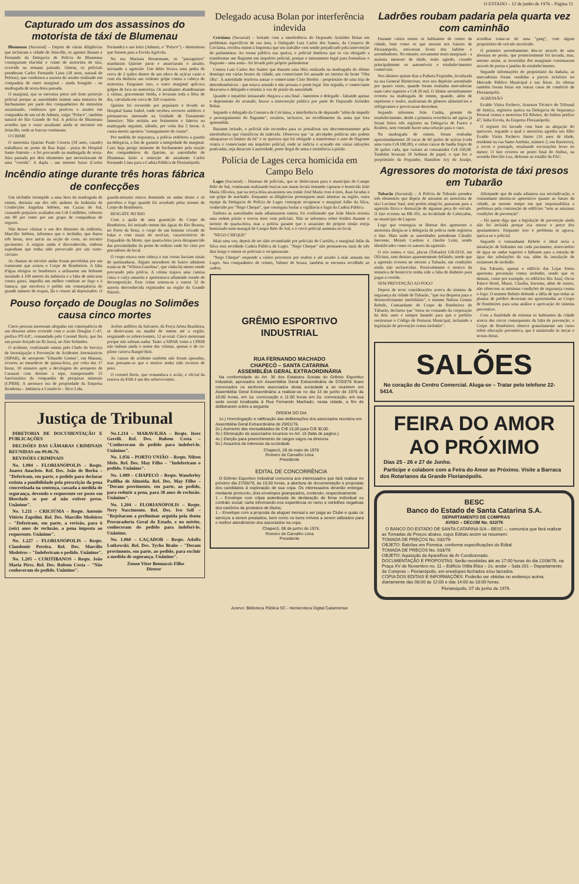O ESTADO – 12 de junho de 1976 – Página 11
Capturado um dos assassinos do motorista de táxi de Blumenau
Blumenau (Sucursal) – Depois de várias diligências que incluiram a cidade de Joinville, os agentes Renato e Fernando da Delegacia de Polícia de Blumenau conseguiram elucidar o crime do motorista de táxi, ocorrido na semana passada. Ontem, os policiais prenderam Carlos Fernando Lima (18 anos, natural de Pelotas), que confessou a autoria do assalto realizado em companhia de outro marginal - ainda foragido - na madrugada de sexta-feira passada.
O marginal, que se encontra preso sob forte proteção policial porque as autoridades temem uma tentativa de linchamento por parte dos companheiros do motorista assassinado, confessou que praticou o assalto em companhia de um tal de Ademir, vulgo "Polaco", também natural do Rio Grande do Sul. A polícia de Blumenau acredita que o outro assaltante ainda se encontre em Joinville, onde as buscas continuam.
O CRIME
O motorista Quirino Paulo Correia (39 anos, casado) trabalhava no ponto da Rua Itajaí - praça do Hospital Santo Antonio - e foi procurado na madrugada de sexta-feira passada por dois elementos que necessitavam de uma "corrida". A dupla - um moreno baixo (Carlos Fernando) e um loiro (Ademir, o "Polaco") - determinou que fossem para a Escola Agrícola.
Na rua Mariana Brunemann, os "passageiros" mandaram Quirino parar e anunciaram o assalto, iniciando a agressão. Um deles levava uma pedra de cerca de 2 quilos dentro de um sdaco de açúcar vazio e com ela desferiu um violento golpe contra a cabeça do motorista. Enquanto isso, o outro marginal aplicava golpes de faca no motorista. Os assaltantes abandonaram a vítima, gravemente ferida, e levaram toda a féria do dia, calculada em cerca de 350 cruzeiros.
Quirino foi socorrido por populares e levado ao Hospital Santa Isabel, onde recebeu socorros médicos e permaneceu internado na Unidade de Tratamento Intensivo. Não resistiu aos ferimentos e faleceu na madrugada seguinte, sábado, por volta das 5 horas. A causa-mortis apontou "esmagamento do cranio".
Por medida de segurança, a polícia redobrou a guarda na delegacia, a fim de garantir a integridade do marginal. Caso haja perigo iminente de linchamento pela reação dos companheiros de Quirino, as autoridades de Blumenau farão a remoção do assaltante Carlos Fernando Lima para a Cadeia Pública de Florianópolis.
Incêndio atinge durante três horas fábrica de confecções
Um incêndio irrompido a uma hora da madrugada de ontem, destruiu um dos três andares da Indústria de Confecções Angelina Sebben, em Caxias do Sul, causando prejuízos avaliados em Cr$ 5 milhões, cobertos em 90 por cento por um grupo de companhias de seguros.
Não houve vítimas e um dos diretores da indústria, Marcílio Sebben, informou que o incêndio, que durou três horas, teve início na seção de corte, no terceiro pavimento. A origem ainda é desconhecida, embora suponham que tenha sido provocado por um curto-circuito.
As chamas no terceiro andar foram percebidas por um transeunte que avisou o Corpo de Bombeiros. A falta d'água obrigou os bombeiros a utilizarem um hidrante instalado à 100 metros da indústria e a falta de máscaras contra gases, impediu um melhor combate ao fogo e à fumaça, que envolveu o prédio em consequência do grande número de roupas, lãs e couros ali depositados. O guarda-noturno estava dormindo no andar térreo e só percebeu o fogo quando foi acordado pelas sirenes do Corpo de Bombeiros.
RESGATE NO RIO
Com a ajuda de uma guarnição do Corpo de Bombeiros, foi retirado ontem das águas do Rio Boassu, no Porto da Rosa, o corpo de um homem crivado de balas e com sinais de sevícias, característicos do Esquadrão da Morte, que quarta-feira javia desaparecido das proximidades da ponte do rodizio onde foi visto por pescadores do local.
O corpo estava sem cabeça e nas costas haviam sinais de queimaduras. Alguns moradores do bairro admitem tratar-se de "Wilson Gasolina", que vinha há meses sendo procurado pela polícia. A vítima trajava uma camisa cinza e calça amarela e apresentava adiantado estado de decomposição. Esse crime somou-se a outros 32 de autoria desconhecida registrados na região da Grande Niterói.
Pouso forçado de Douglas no Solimões causa cinco mortes
Cinco pessoas morreram afogadas em consequência de um desastre aéreo ocorrido com o avião Douglas C-47, prefixo PT-AJC, comandado pelo Coronel Boris, que fez um pouso forçado no Ri Juruá, no Alto Solimões.
O acidente, confirmado ontem pelo Chefe do Serviço de Investigação e Prevenção de Acidentes Aeronáuticos (SIPAR), do aeroporto "Eduardo Gomes", em Manaus, ocorreu ao entardecer de quinta-feira, por volta das 17 horas, 10 minutos após a decolagem do aeroporto de Carauari com destino a tepe, transportando 15 funcionários da companhia de pesquisas minerais (CPRM). A aeronave era de propriedade da Empresa Rondonia – Indústria e Comércio – Rico Ltda.
Aviões anfíbios da Salvaero, da Força Aérea Brasileira, se deslocaram na manhã de ontem até a região, resgatando os sobreviventes, 12 ao total. Cinco morreram porque não sabiam nadar. Tanto a SIPAR como a CPRM não tinham ainda o nome das vítimas, apenas o do co-piloto carioca Rangel Reis.
As causas do acidente também não foram apuradas, mas presume-se que o motivo tenha sido excesso de peso.
O coronel Boris, que comandava o avião, e oficial da reserva da FAB é um dos sobreviventes.
Justiça de Tribunal
DIRETORIA DE DOCUMENTAÇÃO E PUBLICAÇÕES
DECISÕES DAS CÂMARAS CRIMINAIS REUNIDAS em 09.06.76.
REVISÕES CRIMINAIS
No. 1.084 – FLORIANÓPOLIS – Reqte. Juarez Anacleto. Rel. Des. João de Borba – "Deferiram, em parte, o pedido para declarar extinta a punibilidade pela prescrição da pena concretizada na sentença, cassada a medida de segurança, devendo o requerente ser posto em liberdade se por al não estiver preso. Unânime".
No. 1.211 – CRICIÚMA – Reqte. Antonio Vitório Zapelini. Rel. Des. Marcílio Medeiros – "Deferiram, em parte, a revisão, para 6 (seis) anos de reclusão, a pena imposta ao requerente. Unânime".
No. 1.227 – FLORIANÓPOLIS – Reqte. Claudemir Pereira. Rel. Des. Marcílio Medeiros – "Indeferiram o pedido. Unânime".
No. 1.205 – CURITIBANOS – Reqte. João Maria Pires. Rel. Des. Rubem Costa – "Não conheceram do pedido. Unânime".
No.1.214 – MARAVILHA – Reqte. Itore Gerelli. Rel. Des. Rubem Costa – "Conheceram do pedido para indeferi-lo. Unânime".
No. 1.056 – PORTO UNIÃO – Reqte. Nilton Melo. Rel. Des. May Filho – "Indeferiram o pedido. Unânime".
No. 1.089 – CHAPECÓ – Reqte. Wanderley Padilha de Almeida. Rel. Des. May Filho – "Deram provimento, em parte, ao pedido, para reduzir a pena, para 38 anos de reclusão. Unânime".
No. 1.204 – FLORIANÓPOLIS – Reqte. Nery Nascimento. Rel. Des. Ivo Sell – "Rejeitaram a preliminar arguida pela douta Procuradoria Geral do Estado, e no mérito, conheceram do pedido para indeferi-lo. Unânime.
No. 1.060 – CAÇADOR – Reqte. Adolfo Lutkowski. Rel. Des. Tycho Brahe – "Deram provimento, em parte, ao pedido, para excluir a medida de segurança. Unânime".
Zenon Vitor Bonnassis Filho
Diretor
Delegado acusa Bolan por interferência indevida
Criciúma (Sucursal) – Irritado com a interferência do Deputado Aristides Bolan em problemas específicos de sua área, o Delegado Luiz Carlos dos Santos, da Comarca de Criciúma, revelou ontem à Imprensa que seu trabalho vem sendo prejudicado pela intervenção do parlamentar. Ao tornar pública sua queixa, o policial lembrou que se viu obrigado a transformar um flagrante em inquérito policial, porque o instrumento legal para formalizar o flagrante - uma arma - foi levada pelo próprio parlamentar.
Contou Luiz Carlos dos Santos que durante uma blitz realizada na madrugada do último domingo em várias boates da cidade, um comerciante foi autuado no interior da boate "Oba Oba". A autoridade resolveu autuar o comerciante Cirio Broleis - proprietário de uma loja de eletrodomésticos - que estava armado e não possuia o porte legal. Em seguida, o comerciante desacatou o delegado e resistiu à voz de prisão da autoridade.
Quando o inquérito instaurado chegava a seu final - lamentou o delegado - faltando apenas o depoimento do acusado, houve a intervenção política por parte do Deputado Aristides Bolan.
Segundo o delegado da Comarca de Criciúma, a interferência do deputado "além de impedir o prosseguimento do flagrante", resultou, inclusive, no recolhimento da arma que fora apreendida.
Bastante irritado, o policial não escondeu para os jornalistas seu descontentamento pela interferência que classificou de indevida. Observou que "as atividades políticas não podem ultrapassar os limites da lei" e se queixou que foi obrigado a transformar o auto de flagrante contra o comerciante em inquérito policial, onde se indicia o acusado em várias infrações praticadas, seja desacato à autoridade, porte ilegal de arma e resistência à prisão.
Polícia de Lages cerca homicida em Campo Belo
Lages (Sucursal) – Dezenas de policiais, que se deslocaram para o município de Campo Belo do Sul, continuam realizando buscas nas matas locais tentando capturar o homicida João Maria Oliveira, que na terça-feira assassinou seu irmão José Maria com 4 tiros, duas facadas e um golpe de machado. Enquanto as diligências prosseguem mais intensas na região, outra equipe da Delegacia de Polícia de Lages conseguir recapturar o marginal Adão da Silva, conhecido por "Nego Cheque", que conseguiu burlar a vigilância e fugir da Cadeia Pública.
Embora as autoridades nada adiantassem ontem, foi confirmado que João Maria resistiu uma ordem prisão e trocou tiros com policiais. Não se informou sobre feridos durante o tiroteio de quarta-feira, mas a polícia garante que o assassino do próprio irmão esteja homiziado num matagal de Campo Belo do Sul, e o cerco policial aumenta no local.
"NEGO CHEQUE"
Mais uma vez, depois de ter sido recambiado por policiais de Curitiba, o marginal Adão da Silva está recolhido Cadeia Pública de Lages. "Nego Cheque" não permaneceu mais de três dias longe e ontem os policiais o recapturaram.
"Nego Cheque" responde a vários processos por roubos e até assalto à mão armada em Lages. Seu companheiro de crimes, Valmor de Souza, também se encontra recolhido ao xadrez.
GRÊMIO ESPORTIVO INDUSTRIAL
RUA FERNANDO MACHADO
CHAPECÓ – SANTA CATARINA
ASSEMBLÉIA GERAL EXTRAORDINÁRIA
Na conformidade do Art. 36 dos Estatutos Sociais do Grêmio Esportivo Industrial, aprovados em Assembléia Geral Extraordinária de 07/03/76 ficam convocados os senhores associados desta sociedade a se reunirem em Assembléia Geral Extraordinária a realizar-se no dia 13 de junho de 1976 às 10:00 horas, em 1a. convocação e 11:00 horas em 2a. convocação, em sua sede social localizada à Rua Fernando Machado, nesta cidade, a fim de deliberarem sobre a seguinte
ORDEM DO DIA
1o.) Homologação e ratificação das deliberações dos associados reunidos em Assembléia Geral Extraordinária de 29/01/76.
2o.) Aumento das mensalidades de Cr$ 15,00 para Cr$ 30,00.
3o.) Eliminação de associados incursos no Art. 15 (falta de pagtos.)
4o.) Eleição para preenchimento de cargos vagos na diretoria.
5o.) Assuntos de interesse da sociedade.
Chapecó, 28 de maio de 1976
Romero de Carvalho Lima
Presidente
EDITAL DE CONCORRÊNCIA
O Grêmio Esportivo Industrial comunica aos interessados que fará realizar no próximo dia 27/06/76, às 10,00 horas, a abertura de documentação e propostas dos candidatos à exploração de sua copa. Os interessados deverão entregar, mediante protocolo, dois envelopes grampeados, contendo, respectivamente:
1 – Envelope com cópia autenticada de declaração de firma individual ou contrato social; carta informando-nos experiência no ramo e certidões negativas dos cartórios de protestos de títulos;
1 – Envelope com a proposta de aluguel mensal a ser paga ao Clube e quais os serviços a serem prestados, bem como os bens móveis a serem utilizados para o melhor atendimento dos associados na copa.
Chapecó, 08 de junho de 1976.
Romero de Carvalho Lima
Presidente
Ladrões roubam padaria pela quarta vez com caminhão
Durante vários meses os habitantes do centro da cidade, bem como os que moram nos bairros de Florianópolis, estiveram livres dos ladrões e arrombadores. No entanto, novamente esses marginais - a maioria menores de idade, estão agindo, visando principalmente os automóveis e estabelecimentos comerciais.
Nos últimos quinze dias a Padaria Foguinho, localizada na rua General Bittencourt, teve seu depósito arrombado por quatro vezes, quando foram roubadas mercadorias num calor superior a Cr$ 20 mil. O último arrombamento ocorreu na madrugada de ontem, quando, além de repetirem o roubo, usufruiram de gêneros alimentícios e refrigerantes e provocaram desordem.
Segundo informou João Cunha, gerente do estabelecimento, desde a primeira ocorrência até agora já foram feitos três registros na Delegacia de Furtos e Roubos, sem contudo haver uma solução para o caso.
Na madrugada de ontem, foram roubadas aproximadamente 20 sacas de 60 quilos de açúcar (cada uma custa Cr$ 180,00), e várias caixas de banha frigor de 30 quilos cada, que custam ao consumidor Cr$ 350,00. Também levaram 30 bubinas de papel, o que fez o proprietário da Foguinho, Hamilton Ary de Araújo, acreditar tratar-se de uma "gang", com algum proprietário de veículo envolvido.
O primeiro arrombamento deu-se através de uma abertura no porão, que posteriormente foi lacrada, mas, mesmo assim, as investidas dos marginais continuaram através de portas e janelas do estabelecimento.
Segundo informações do proprietário da dadaria, as mercadorias foram vendidas a preços irrisórios no Mercado Público Municipal e nas feiras. As ofertas também foram feitas em outras casas de comércio de Florianópolis.
AGRESSÃO
Evaldo Vieira Pacheco, Assessor Técnico do Tribunal de Justiça, registrou queixa na Delegacia de Segurança Pessoal contra o motorista Eli Ribeiro, do ônibus prefixo 47, linha Escola, da Empresa Florianópolis.
O registro foi lavrado com base na alegação do queixoso, segundo a qual o motorista agrediu seu filho Evaldo Vieira Pacheco Júnior (16 anos de idade, residente na rua Santo Antônio, número 2, em Barreiros), a socos e pontapés, resultando escoriações leves no menor. O fato ocorreu no ponto final do ônibus, na avenida Hercílio Luz, defronte ao estádio da FAC.
Agressores do motorista de táxi presos em Tubarão
Tubarão (Sucursal) – A Polícia de Tubarão prendeu três elementos que depois de atirarem no motorista de táxi Lucimar Saul, sem porém atingí-lo, passaram para a agressão física e destruição de algumas peça do veículo. O fato ocorreu na BR-101, na localidade de Cabeçudas, no município de Laguna.
Logo que conseguiu se libertar dos agressores o motorista dirigiu-se à delegacia de polícia onde registrou o fato. Mais tarde as autoridades prenderam Cláudio Inocente, Moisés Cardoso e Onofre Leite, sendo identificados como os autores da agressão.
O trio tomou o táxi, placas (Tubarão) GB-0110, em Oficinas, sem destino aparentemente definido, sendo que a agressão ocorreu no retorno a Tubarão, em condições ainda não esclarecidas. Possivelmente o motivo da tentativa de homicício tenha sido a falta de dinheiro para pagar a corrida.
SEM PREVENÇÃO AO FOGO
Depois de tecer considerações acerca do sistema de segurança da cidade de Tubarão, "que ora desperta para o desenvolvimento imobiliário", o tenente Nelson Gomes Rebelo, Comandante do Corpo de Bombeiros de Tubarão, declarou que "estou no comando da corporação há dois anos e sempre lutando para que o prefeito reestruture o Código de Posturas Municipal, incluindo a legislação de prevenção contra incêndio".
Afirmando que de nada adiantou sua reivindicação, o comandante mostra-se apreensivo quanto ao futuro da cidade, ao mesmo tempo em que responsabiliza a prefeitura pela construção de edifícios "sem as mínimas condições de prevenção".
– Há quem diga que a legislação de prevenção ainda não foi incluída porque iria onerar o preço dos apartamentos. Enquanto isso o problema se agrava, queixa-se o policial.
Segundo o comandante Rebelo o ideal seria a instalação de hidrantes em cada pavimento, reservatório de água no andar superior e hidrante para a entrada de água das tubulações da rua, além da instalação de extintores de incêndio.
Em Tubarão, apenas o edifício das Lojas Fretta apresenta prevenção contra incêndio, sendo que os demais, como por exemplo, os edifícios Rio Azul, Oscar Palace Hotel, Mussi, Claudia, Iracema, além de outros, não oferecem as mínimas condições de segurança contra o fogo. O tenente Rebelo defende a idéia de que todas as plantas de prédios deveriam ser apresentadas ao Corpo de Bombeiros para uma análise e aprovação do sistema preventivo.
Com a finalidade de orientar os habitantes da cidade acerca dos riscos consequentes da falta de prevenção, o Corpo de Bombeiros oferece gratuitamente um curso sobre educação preventiva, que é ministrado às terças e sextas-feiras.
SALÕES
No coração do Centro Comercial. Aluga-se – Tratar pelo telefone 22-5414.
FEIRA DO AMOR
AO PRÓXIMO
Dias 25 - 26 e 27 de Junho.
Participe e colabore com a Feira do Amor ao Próximo. Visite a Barraca dos Rotarianos da Grande Florianópolis.
BESC
Banco do Estado de Santa Catarina S.A.
DEPARTAMENTO DE COMPRAS
AVISO – DECOM No. 022/76
O BANCO DO ESTADO DE SANTA CATARINA S/A – BESC –, comunica que fará realizar as Tomadas de Preços abaixo, cujos Editais assim se resumem:
TOMADA DE PREÇOS No. 032/76
OBJETO: Balcões em Fórmica, conforme especificações do Edital.
TOMADA DE PREÇOS No. 033/76
OBJETO: Aquisição de Aparelhos de Ar Condicionado.
DOCUMENTAÇÃO E PROPOSTAS: Serão recebidas até as 17:00 horas do dia 22/06/76, na Praça XV de Novembro no. 11 – Edifício Otilia Eliza – 2o. andar – Sala 201 – Departamento de Compras – Florianópolis, em envelopes fechados e/ou lacrados.
CÓPIA DOS EDITAIS E INFORMAÇÕES: Poderão ser obtidas no endereço acima, diariamente das 08:00 às 12:00 e das 14:00 às 18:00 horas.
Florianópolis, 07 de junho de 1976.
Acervo: Biblioteca Pública SC - Hemeroteca Digital Catarinense